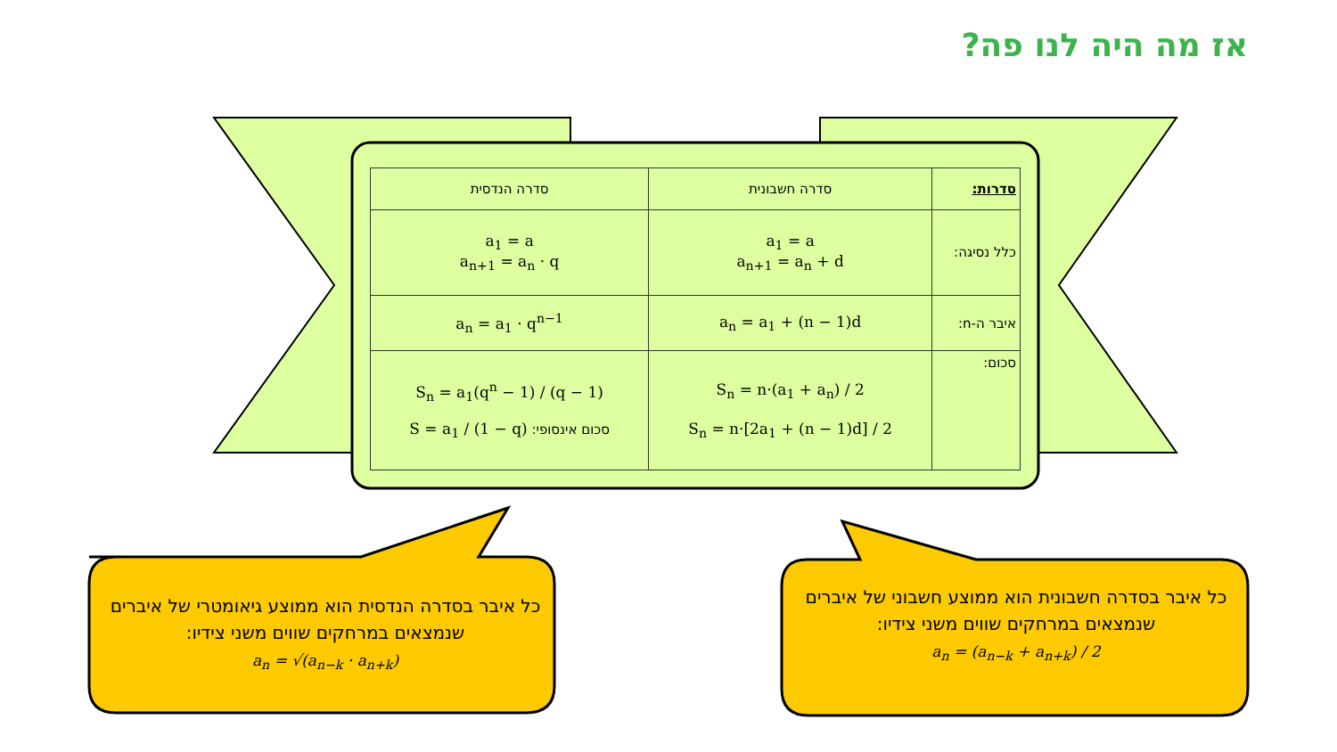אז מה היה לנו פה?
| סדרות: | סדרה חשבונית | סדרה הנדסית |
| --- | --- | --- |
| כלל נסיגה: | a<sub>1</sub> = a a<sub>n+1</sub> = a<sub>n</sub> + d | a<sub>1</sub> = a a<sub>n+1</sub> = a<sub>n</sub> · q |
| איבר ה-n: | a<sub>n</sub> = a<sub>1</sub> + (n − 1)d | a<sub>n</sub> = a<sub>1</sub> · q<sup>n−1</sup> |
| סכום: | S<sub>n</sub> = n·(a<sub>1</sub> + a<sub>n</sub>) / 2 S<sub>n</sub> = n·[2a<sub>1</sub> + (n − 1)d] / 2 | S<sub>n</sub> = a<sub>1</sub>(q<sup>n</sup> − 1) / (q − 1) סכום אינסופי: S = a<sub>1</sub> / (1 − q) |
כל איבר בסדרה הנדסית הוא ממוצע גיאומטרי של איברים שנמצאים במרחקים שווים משני צידיו:
a<sub>n</sub> = √(a<sub>n−k</sub> · a<sub>n+k</sub>)
כל איבר בסדרה חשבונית הוא ממוצע חשבוני של איברים שנמצאים במרחקים שווים משני צידיו:
a<sub>n</sub> = (a<sub>n−k</sub> + a<sub>n+k</sub>) / 2